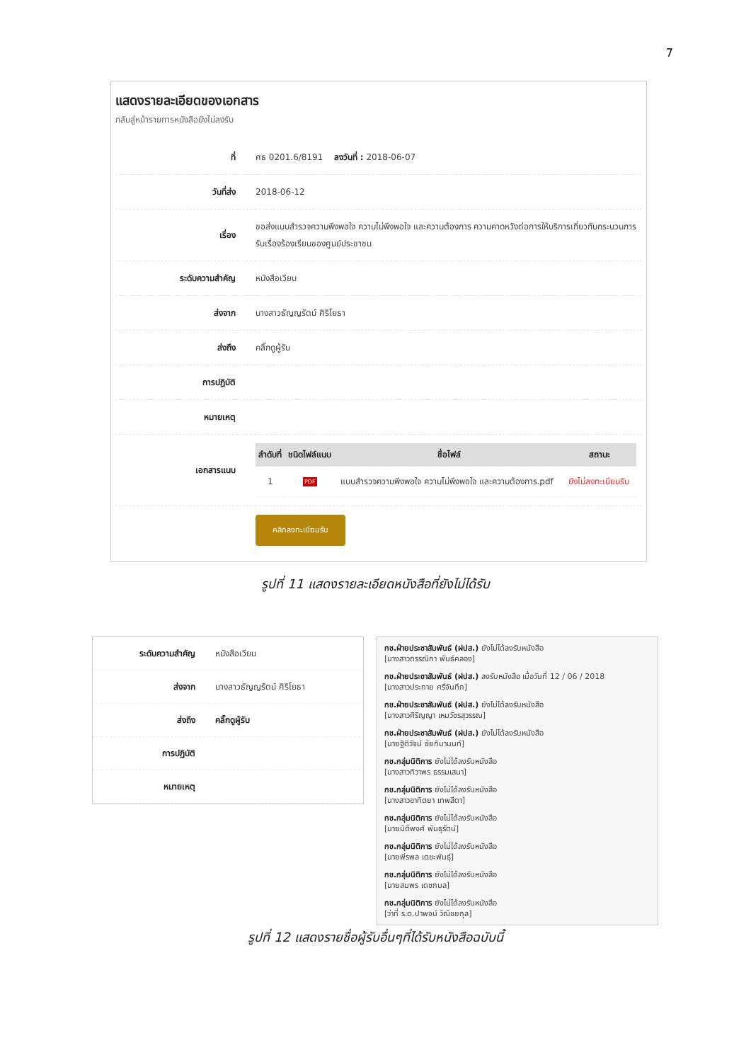7
แสดงรายละเอียดของเอกสาร
กลับสู่หน้ารายการหนังสือยังไม่ลงรับ
| ที่ | ศธ 0201.6/8191 ลงวันที่ : 2018-06-07 |
| วันที่ส่ง | 2018-06-12 |
| เรื่อง | ขอส่งแบบสำรวจความพึงพอใจ ความไม่พึงพอใจ และความต้องการ ความคาดหวังต่อการให้บริการเกี่ยวกับกระบวนการรับเรื่องร้องเรียนของศูนย์ประชาชน |
| ระดับความสำคัญ | หนังสือเวียน |
| ส่งจาก | นางสาวธัญญรัตน์ ศิริโยธา |
| ส่งถึง | คลิ๊กดูผู้รับ |
| การปฏิบัติ | |
| หมายเหตุ | |
| เอกสารแนบ | / ลำดับที่ / ชนิดไฟล์แนบ / ชื่อไฟล์ / สถานะ / / --- / --- / --- / --- / / 1 / PDF / แบบสำรวจความพึงพอใจ ความไม่พึงพอใจ และความต้องการ.pdf / ยังไม่ลงทะเบียนรับ / |
| | คลิกลงทะเบียนรับ |
รูปที่ 11 แสดงรายละเอียดหนังสือที่ยังไม่ได้รับ
| ระดับความสำคัญ | หนังสือเวียน |
| ส่งจาก | นางสาวธัญญรัตน์ ศิริโยธา |
| ส่งถึง | คลิ๊กดูผู้รับ |
| การปฏิบัติ | |
| หมายเหตุ | |
กช.ฝ่ายประชาสัมพันธ์ (ฝปส.) ยังไม่ได้ลงรับหนังสือ
[นางสาวกรรณิกา พันธ์คลอง]
กช.ฝ่ายประชาสัมพันธ์ (ฝปส.) ลงรับหนังสือ เมื่อวันที่ 12 / 06 / 2018
[นางสาวประกาย ศรีจันทึก]
กช.ฝ่ายประชาสัมพันธ์ (ฝปส.) ยังไม่ได้ลงรับหนังสือ
[นางสาวศิริญญา เหมวัชรสุวรรณ]
กช.ฝ่ายประชาสัมพันธ์ (ฝปส.) ยังไม่ได้ลงรับหนังสือ
[นายฐิติวัจน์ ชัยกิมานนท์]
กช.กลุ่มนิติการ ยังไม่ได้ลงรับหนังสือ
[นางสาวทิวาพร ธรรมเสนา]
กช.กลุ่มนิติการ ยังไม่ได้ลงรับหนังสือ
[นางสาวอาทิตยา เทพสีดา]
กช.กลุ่มนิติการ ยังไม่ได้ลงรับหนังสือ
[นายนิติพงศ์ พันธุรัตน์]
กช.กลุ่มนิติการ ยังไม่ได้ลงรับหนังสือ
[นายพีรพล เตชะพันธุ์]
กช.กลุ่มนิติการ ยังไม่ได้ลงรับหนังสือ
[นายสมพร เดชกมล]
กช.กลุ่มนิติการ ยังไม่ได้ลงรับหนังสือ
[ว่าที่ ร.ต.ปาพจน์ วิณิชยกุล]
รูปที่ 12 แสดงรายชื่อผู้รับอื่นๆที่ได้รับหนังสือฉบับนี้